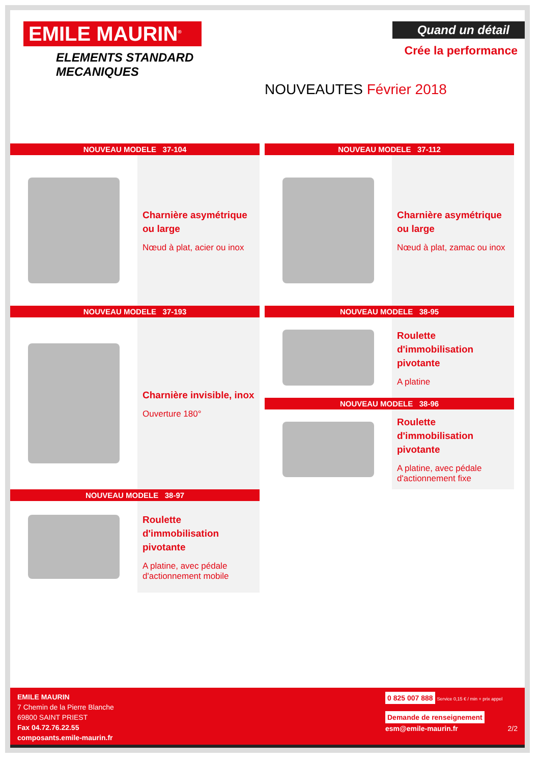EMILE MAURIN<sup>®</sup>
ELEMENTS STANDARD
MECANIQUES
Quand un détail
Crée la performance
NOUVEAUTES Février 2018
NOUVEAU MODELE 37-104
Charnière asymétrique ou large
Nœud à plat, acier ou inox
NOUVEAU MODELE 37-193
Charnière invisible, inox
Ouverture 180°
NOUVEAU MODELE 38-97
Roulette d'immobilisation pivotante
A platine, avec pédale d'actionnement mobile
NOUVEAU MODELE 37-112
Charnière asymétrique ou large
Nœud à plat, zamac ou inox
NOUVEAU MODELE 38-95
Roulette d'immobilisation pivotante
A platine
NOUVEAU MODELE 38-96
Roulette d'immobilisation pivotante
A platine, avec pédale d'actionnement fixe
EMILE MAURIN
7 Chemin de la Pierre Blanche
69800 SAINT PRIEST
Fax 04.72.76.22.55
composants.emile-maurin.fr
0 825 007 888 Service 0,15 € / min + prix appel
Demande de renseignement
esm@emile-maurin.fr 2/2